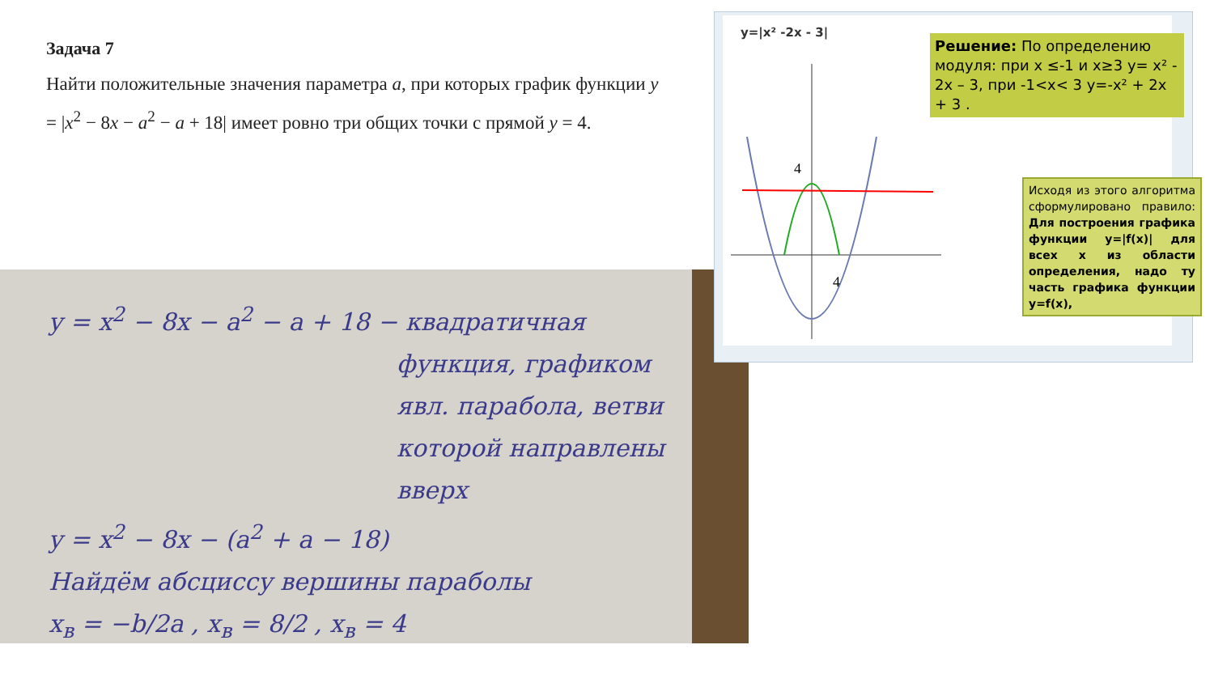Задача 7
Найти положительные значения параметра a, при которых график функции y = |x<sup>2</sup> − 8x − a<sup>2</sup> − a + 18| имеет ровно три общих точки с прямой y = 4.
y = x<sup>2</sup> − 8x − a<sup>2</sup> − a + 18 − квадратичная
функция, графиком явл. парабола, ветви которой направлены вверх
y = x<sup>2</sup> − 8x − (a<sup>2</sup> + a − 18)
Найдём абсциссу вершины параболы
x<sub>в</sub> = −b/2a , x<sub>в</sub> = 8/2 , x<sub>в</sub> = 4
y=|x² -2x - 3|
4
4
Решение: По определению модуля: при x ≤-1 и x≥3 y= x² - 2x – 3, при -1<x< 3 y=-x² + 2x + 3 .
Исходя из этого алгоритма сформулировано правило: Для построения графика функции y=|f(x)| для всех x из области определения, надо ту часть графика функции y=f(x),